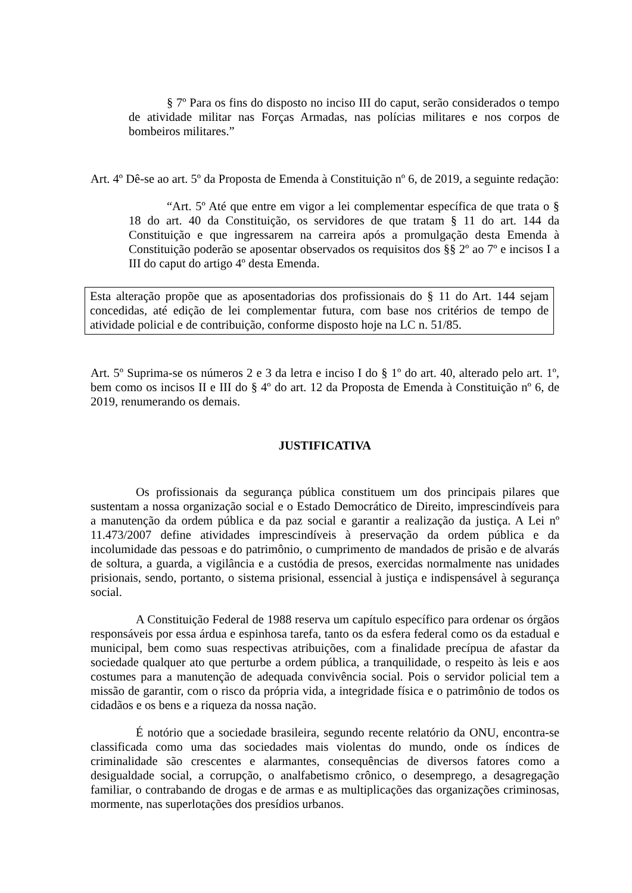§ 7º Para os fins do disposto no inciso III do caput, serão considerados o tempo de atividade militar nas Forças Armadas, nas polícias militares e nos corpos de bombeiros militares.”
Art. 4º Dê-se ao art. 5º da Proposta de Emenda à Constituição nº 6, de 2019, a seguinte redação:
“Art. 5º Até que entre em vigor a lei complementar específica de que trata o § 18 do art. 40 da Constituição, os servidores de que tratam § 11 do art. 144 da Constituição e que ingressarem na carreira após a promulgação desta Emenda à Constituição poderão se aposentar observados os requisitos dos §§ 2º ao 7º e incisos I a III do caput do artigo 4º desta Emenda.
Esta alteração propõe que as aposentadorias dos profissionais do § 11 do Art. 144 sejam concedidas, até edição de lei complementar futura, com base nos critérios de tempo de atividade policial e de contribuição, conforme disposto hoje na LC n. 51/85.
Art. 5º Suprima-se os números 2 e 3 da letra e inciso I do § 1º do art. 40, alterado pelo art. 1º, bem como os incisos II e III do § 4º do art. 12 da Proposta de Emenda à Constituição nº 6, de 2019, renumerando os demais.
JUSTIFICATIVA
Os profissionais da segurança pública constituem um dos principais pilares que sustentam a nossa organização social e o Estado Democrático de Direito, imprescindíveis para a manutenção da ordem pública e da paz social e garantir a realização da justiça. A Lei nº 11.473/2007 define atividades imprescindíveis à preservação da ordem pública e da incolumidade das pessoas e do patrimônio, o cumprimento de mandados de prisão e de alvarás de soltura, a guarda, a vigilância e a custódia de presos, exercidas normalmente nas unidades prisionais, sendo, portanto, o sistema prisional, essencial à justiça e indispensável à segurança social.
A Constituição Federal de 1988 reserva um capítulo específico para ordenar os órgãos responsáveis por essa árdua e espinhosa tarefa, tanto os da esfera federal como os da estadual e municipal, bem como suas respectivas atribuições, com a finalidade precípua de afastar da sociedade qualquer ato que perturbe a ordem pública, a tranquilidade, o respeito às leis e aos costumes para a manutenção de adequada convivência social. Pois o servidor policial tem a missão de garantir, com o risco da própria vida, a integridade física e o patrimônio de todos os cidadãos e os bens e a riqueza da nossa nação.
É notório que a sociedade brasileira, segundo recente relatório da ONU, encontra-se classificada como uma das sociedades mais violentas do mundo, onde os índices de criminalidade são crescentes e alarmantes, consequências de diversos fatores como a desigualdade social, a corrupção, o analfabetismo crônico, o desemprego, a desagregação familiar, o contrabando de drogas e de armas e as multiplicações das organizações criminosas, mormente, nas superlotações dos presídios urbanos.